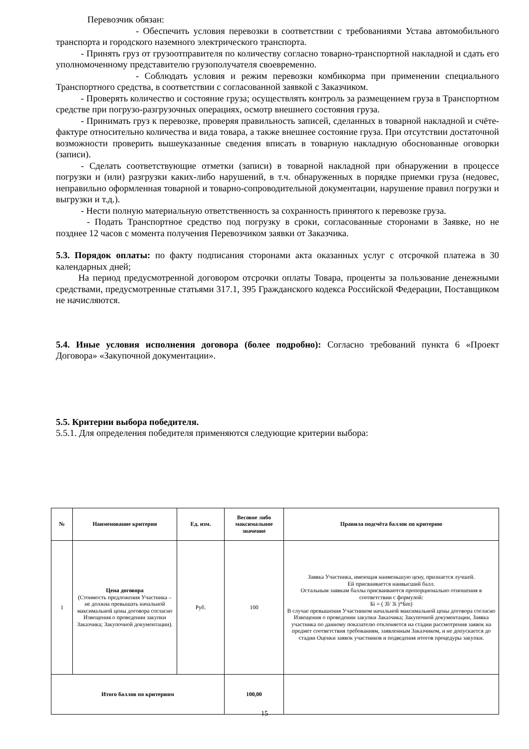Перевозчик обязан:
- Обеспечить условия перевозки в соответствии с требованиями Устава автомобильного транспорта и городского наземного электрического транспорта.
- Принять груз от грузоотправителя по количеству согласно товарно-транспортной накладной и сдать его уполномоченному представителю грузополучателя своевременно.
- Соблюдать условия и режим перевозки комбикорма при применении специального Транспортного средства, в соответствии с согласованной заявкой с Заказчиком.
- Проверять количество и состояние груза; осуществлять контроль за размещением груза в Транспортном средстве при погрузо-разгрузочных операциях, осмотр внешнего состояния груза.
- Принимать груз к перевозке, проверяя правильность записей, сделанных в товарной накладной и счёте-фактуре относительно количества и вида товара, а также внешнее состояние груза. При отсутствии достаточной возможности проверить вышеуказанные сведения вписать в товарную накладную обоснованные оговорки (записи).
- Сделать соответствующие отметки (записи) в товарной накладной при обнаружении в процессе погрузки и (или) разгрузки каких-либо нарушений, в т.ч. обнаруженных в порядке приемки груза (недовес, неправильно оформленная товарной и товарно-сопроводительной документации, нарушение правил погрузки и выгрузки и т.д.).
- Нести полную материальную ответственность за сохранность принятого к перевозке груза.
- Подать Транспортное средство под погрузку в сроки, согласованные сторонами в Заявке, но не позднее 12 часов с момента получения Перевозчиком заявки от Заказчика.
5.3. Порядок оплаты: по факту подписания сторонами акта оказанных услуг с отсрочкой платежа в 30 календарных дней;
На период предусмотренной договором отсрочки оплаты Товара, проценты за пользование денежными средствами, предусмотренные статьями 317.1, 395 Гражданского кодекса Российской Федерации, Поставщиком не начисляются.
5.4. Иные условия исполнения договора (более подробно): Согласно требований пункта 6 «Проект Договора» «Закупочной документации».
5.5. Критерии выбора победителя.
5.5.1. Для определения победителя применяются следующие критерии выбора:
| № | Наименование критерия | Ед. изм. | Весовое либо максимальное значение | Правила подсчёта баллов по критерию |
| --- | --- | --- | --- | --- |
| 1 | Цена договора (Стоимость предложения Участника – не должна превышать начальной максимальной цены договора согласно Извещения о проведении закупки Заказчика; Закупочной документации). | Руб. | 100 | Заявка Участника, имеющая наименьшую цену, признается лучшей. Ей присваивается наивысший балл. Остальным заявкам баллы присваиваются пропорционально отношения в соответствии с формулой: Бi = ( Зl/ Зi )*Бm) В случае превышения Участником начальной максимальной цены договора согласно Извещения о проведении закупки Заказчика; Закупочной документации, Заявка участника по данному показателю отклоняется на стадии рассмотрения заявок на предмет соответствия требованиям, заявленным Заказчиком, и не допускается до стадии Оценки заявок участников и подведения итогов процедуры закупки. |
| Итого баллов по критериям | | | 100,00 | |
15